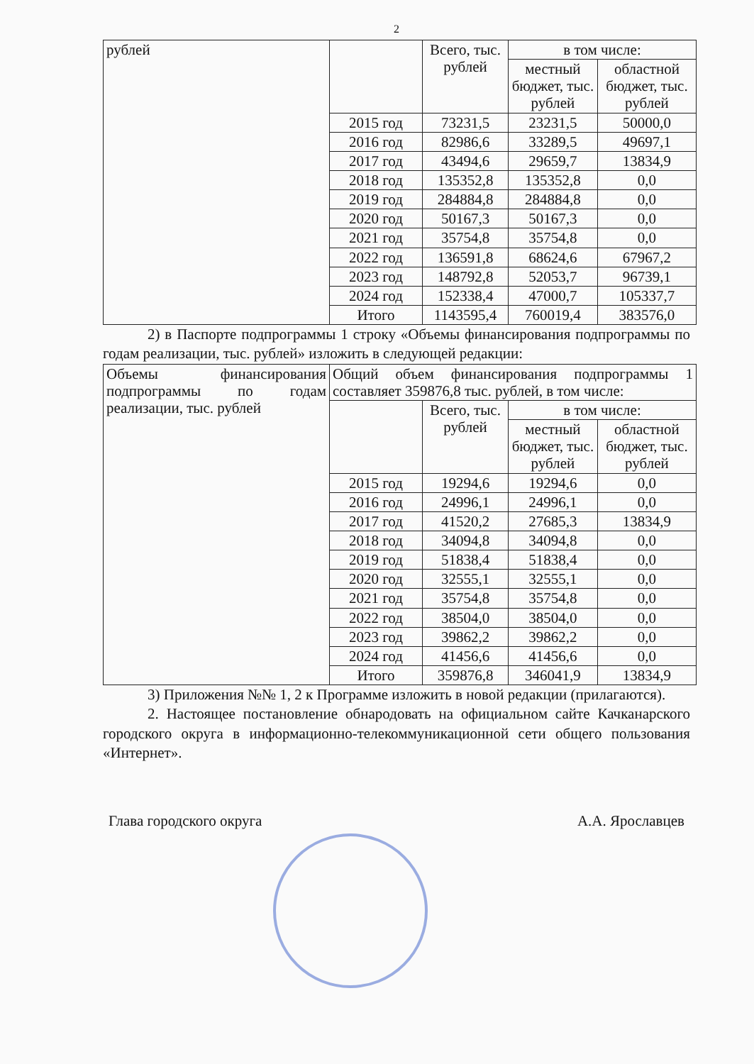2
| рублей | | Всего, тыс. рублей | в том числе: | |
| | | | местный бюджет, тыс. рублей | областной бюджет, тыс. рублей |
| | 2015 год | 73231,5 | 23231,5 | 50000,0 |
| | 2016 год | 82986,6 | 33289,5 | 49697,1 |
| | 2017 год | 43494,6 | 29659,7 | 13834,9 |
| | 2018 год | 135352,8 | 135352,8 | 0,0 |
| | 2019 год | 284884,8 | 284884,8 | 0,0 |
| | 2020 год | 50167,3 | 50167,3 | 0,0 |
| | 2021 год | 35754,8 | 35754,8 | 0,0 |
| | 2022 год | 136591,8 | 68624,6 | 67967,2 |
| | 2023 год | 148792,8 | 52053,7 | 96739,1 |
| | 2024 год | 152338,4 | 47000,7 | 105337,7 |
| | Итого | 1143595,4 | 760019,4 | 383576,0 |
2) в Паспорте подпрограммы 1 строку «Объемы финансирования подпрограммы по годам реализации, тыс. рублей» изложить в следующей редакции:
| Объемы финансирования подпрограммы по годам реализации, тыс. рублей | Общий объем финансирования подпрограммы 1 составляет 359876,8 тыс. рублей, в том числе: | | | |
| | | Всего, тыс. рублей | в том числе: | |
| | | | местный бюджет, тыс. рублей | областной бюджет, тыс. рублей |
| | 2015 год | 19294,6 | 19294,6 | 0,0 |
| | 2016 год | 24996,1 | 24996,1 | 0,0 |
| | 2017 год | 41520,2 | 27685,3 | 13834,9 |
| | 2018 год | 34094,8 | 34094,8 | 0,0 |
| | 2019 год | 51838,4 | 51838,4 | 0,0 |
| | 2020 год | 32555,1 | 32555,1 | 0,0 |
| | 2021 год | 35754,8 | 35754,8 | 0,0 |
| | 2022 год | 38504,0 | 38504,0 | 0,0 |
| | 2023 год | 39862,2 | 39862,2 | 0,0 |
| | 2024 год | 41456,6 | 41456,6 | 0,0 |
| | Итого | 359876,8 | 346041,9 | 13834,9 |
3) Приложения №№ 1, 2 к Программе изложить в новой редакции (прилагаются).
2. Настоящее постановление обнародовать на официальном сайте Качканарского городского округа в информационно-телекоммуникационной сети общего пользования «Интернет».
Глава городского округа А.А. Ярославцев